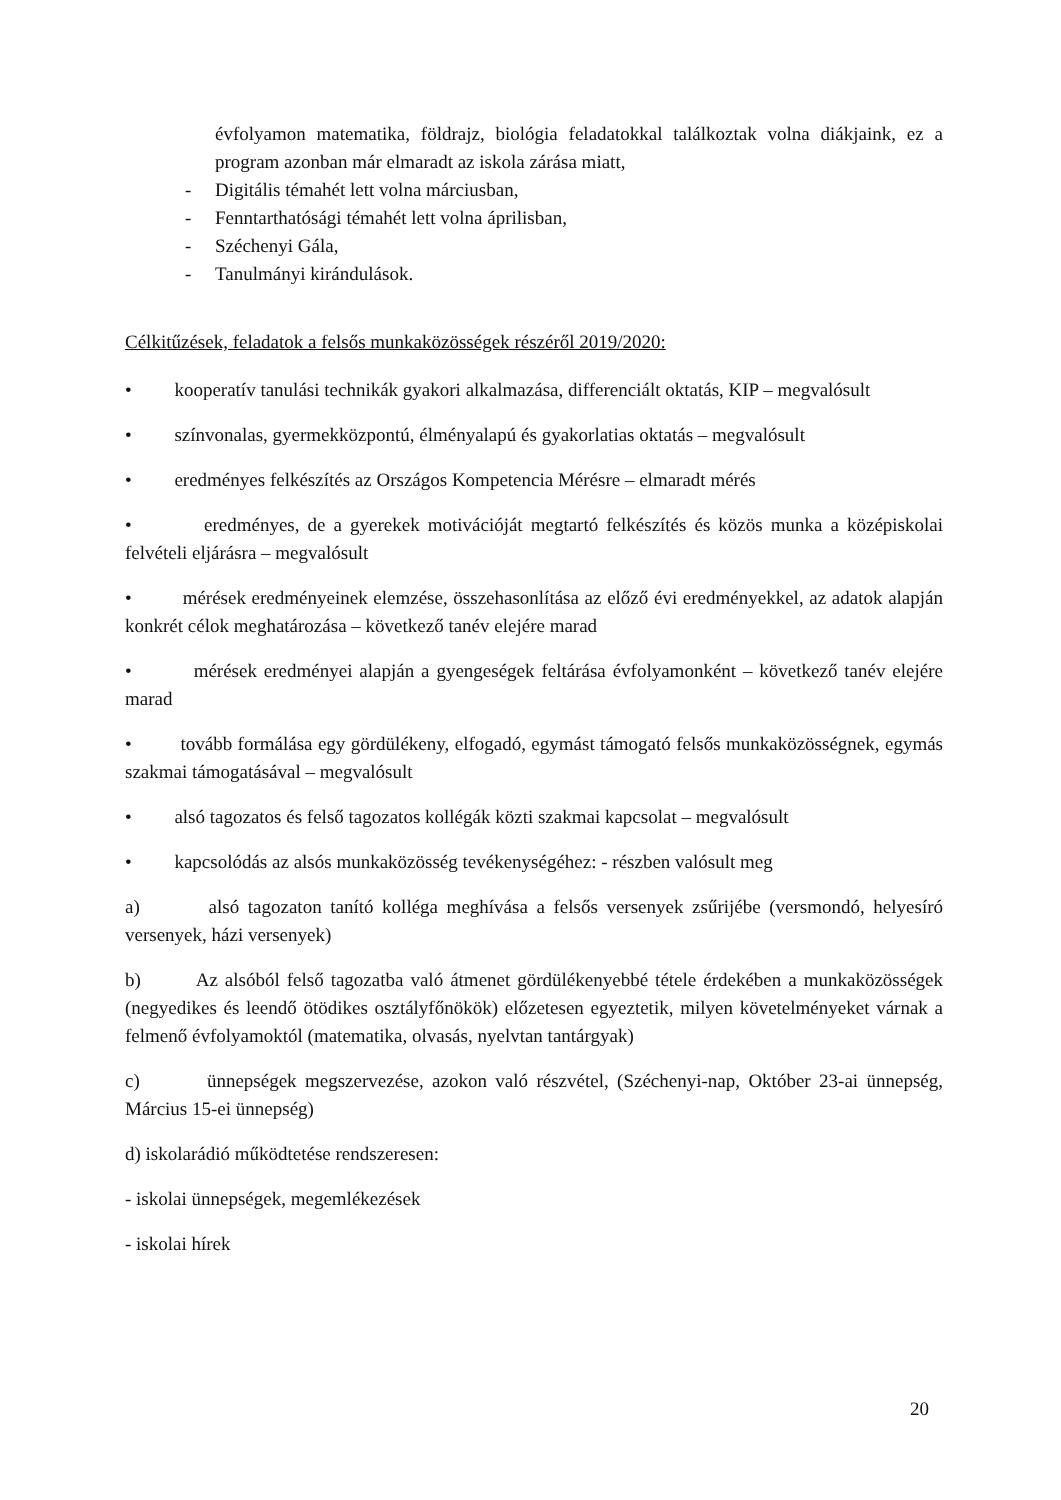évfolyamon matematika, földrajz, biológia feladatokkal találkoztak volna diákjaink, ez a program azonban már elmaradt az iskola zárása miatt,
- Digitális témahét lett volna márciusban,
- Fenntarthatósági témahét lett volna áprilisban,
- Széchenyi Gála,
- Tanulmányi kirándulások.
Célkitűzések, feladatok a felsős munkaközösségek részéről 2019/2020:
• kooperatív tanulási technikák gyakori alkalmazása, differenciált oktatás, KIP – megvalósult
• színvonalas, gyermekközpontú, élményalapú és gyakorlatias oktatás – megvalósult
• eredményes felkészítés az Országos Kompetencia Mérésre – elmaradt mérés
• eredményes, de a gyerekek motivációját megtartó felkészítés és közös munka a középiskolai felvételi eljárásra – megvalósult
• mérések eredményeinek elemzése, összehasonlítása az előző évi eredményekkel, az adatok alapján konkrét célok meghatározása – következő tanév elejére marad
• mérések eredményei alapján a gyengeségek feltárása évfolyamonként – következő tanév elejére marad
• tovább formálása egy gördülékeny, elfogadó, egymást támogató felsős munkaközösségnek, egymás szakmai támogatásával – megvalósult
• alsó tagozatos és felső tagozatos kollégák közti szakmai kapcsolat – megvalósult
• kapcsolódás az alsós munkaközösség tevékenységéhez: - részben valósult meg
a) alsó tagozaton tanító kolléga meghívása a felsős versenyek zsűrijébe (versmondó, helyesíró versenyek, házi versenyek)
b) Az alsóból felső tagozatba való átmenet gördülékenyebbé tétele érdekében a munkaközösségek (negyedikes és leendő ötödikes osztályfőnökök) előzetesen egyeztetik, milyen követelményeket várnak a felmenő évfolyamoktól (matematika, olvasás, nyelvtan tantárgyak)
c) ünnepségek megszervezése, azokon való részvétel, (Széchenyi-nap, Október 23-ai ünnepség, Március 15-ei ünnepség)
d) iskolarádió működtetése rendszeresen:
- iskolai ünnepségek, megemlékezések
- iskolai hírek
20